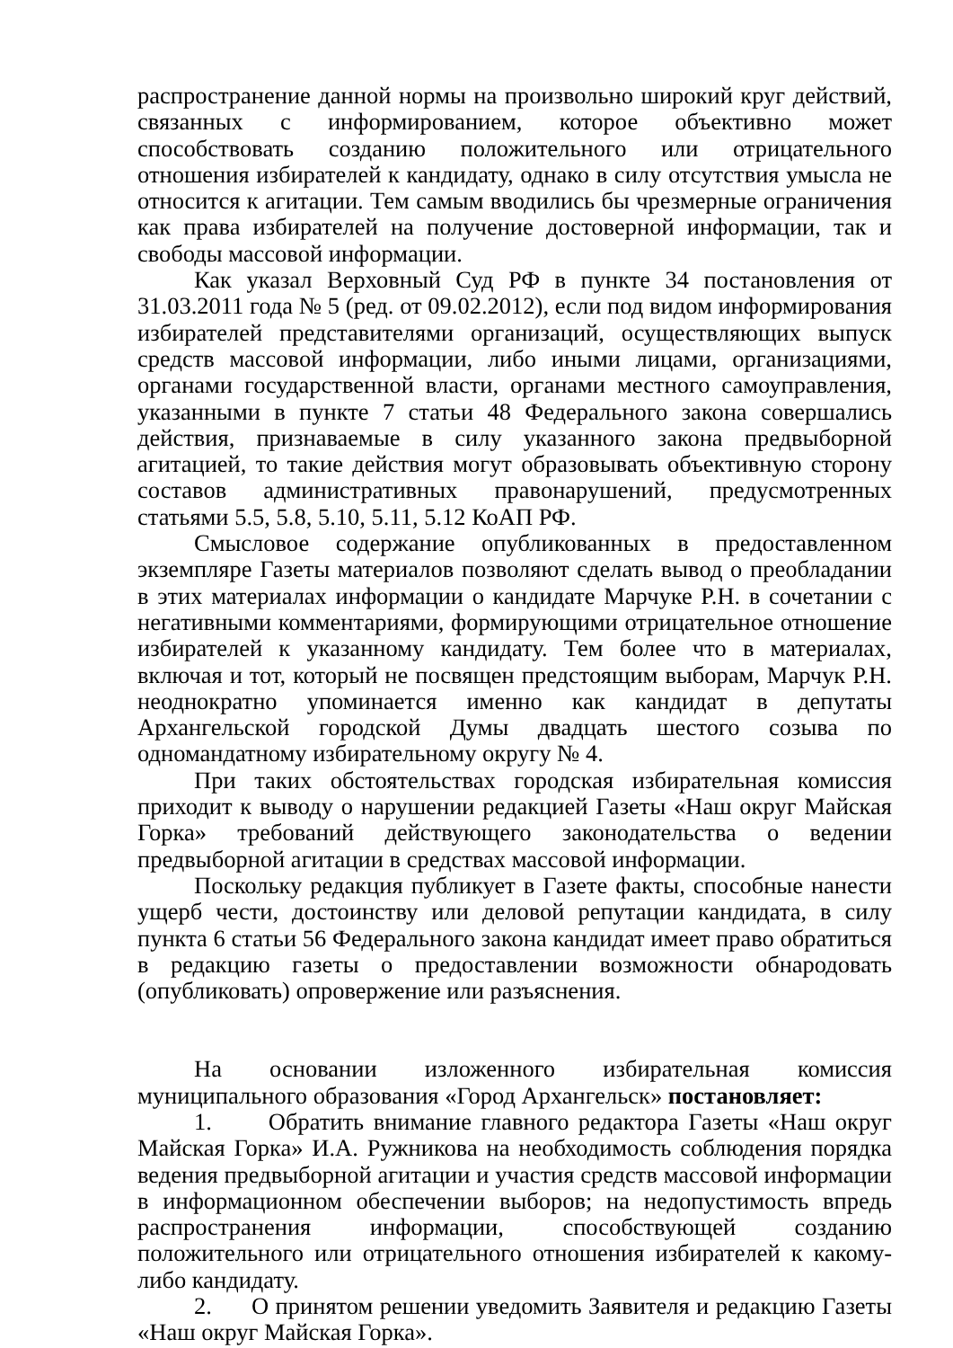распространение данной нормы на произвольно широкий круг действий, связанных с информированием, которое объективно может способствовать созданию положительного или отрицательного отношения избирателей к кандидату, однако в силу отсутствия умысла не относится к агитации. Тем самым вводились бы чрезмерные ограничения как права избирателей на получение достоверной информации, так и свободы массовой информации.
Как указал Верховный Суд РФ в пункте 34 постановления от 31.03.2011 года № 5 (ред. от 09.02.2012), если под видом информирования избирателей представителями организаций, осуществляющих выпуск средств массовой информации, либо иными лицами, организациями, органами государственной власти, органами местного самоуправления, указанными в пункте 7 статьи 48 Федерального закона совершались действия, признаваемые в силу указанного закона предвыборной агитацией, то такие действия могут образовывать объективную сторону составов административных правонарушений, предусмотренных статьями 5.5, 5.8, 5.10, 5.11, 5.12 КоАП РФ.
Смысловое содержание опубликованных в предоставленном экземпляре Газеты материалов позволяют сделать вывод о преобладании в этих материалах информации о кандидате Марчуке Р.Н. в сочетании с негативными комментариями, формирующими отрицательное отношение избирателей к указанному кандидату. Тем более что в материалах, включая и тот, который не посвящен предстоящим выборам, Марчук Р.Н. неоднократно упоминается именно как кандидат в депутаты Архангельской городской Думы двадцать шестого созыва по одномандатному избирательному округу № 4.
При таких обстоятельствах городская избирательная комиссия приходит к выводу о нарушении редакцией Газеты «Наш округ Майская Горка» требований действующего законодательства о ведении предвыборной агитации в средствах массовой информации.
Поскольку редакция публикует в Газете факты, способные нанести ущерб чести, достоинству или деловой репутации кандидата, в силу пункта 6 статьи 56 Федерального закона кандидат имеет право обратиться в редакцию газеты о предоставлении возможности обнародовать (опубликовать) опровержение или разъяснения.
На основании изложенного избирательная комиссия муниципального образования «Город Архангельск» постановляет:
1. Обратить внимание главного редактора Газеты «Наш округ Майская Горка» И.А. Ружникова на необходимость соблюдения порядка ведения предвыборной агитации и участия средств массовой информации в информационном обеспечении выборов; на недопустимость впредь распространения информации, способствующей созданию положительного или отрицательного отношения избирателей к какому-либо кандидату.
2. О принятом решении уведомить Заявителя и редакцию Газеты «Наш округ Майская Горка».